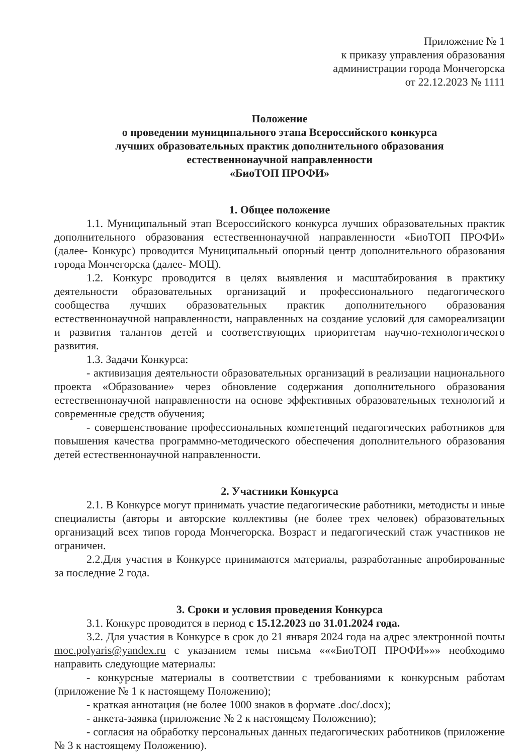Приложение № 1
к приказу управления образования
администрации города Мончегорска
от 22.12.2023 № 1111
Положение
о проведении муниципального этапа Всероссийского конкурса
лучших образовательных практик дополнительного образования
естественнонаучной направленности
«БиоТОП ПРОФИ»
1. Общее положение
1.1. Муниципальный этап Всероссийского конкурса лучших образовательных практик дополнительного образования естественнонаучной направленности «БиоТОП ПРОФИ» (далее- Конкурс) проводится Муниципальный опорный центр дополнительного образования города Мончегорска (далее- МОЦ).
1.2. Конкурс проводится в целях выявления и масштабирования в практику деятельности образовательных организаций и профессионального педагогического сообщества лучших образовательных практик дополнительного образования естественнонаучной направленности, направленных на создание условий для самореализации и развития талантов детей и соответствующих приоритетам научно-технологического развития.
1.3. Задачи Конкурса:
- активизация деятельности образовательных организаций в реализации национального проекта «Образование» через обновление содержания дополнительного образования естественнонаучной направленности на основе эффективных образовательных технологий и современные средств обучения;
- совершенствование профессиональных компетенций педагогических работников для повышения качества программно-методического обеспечения дополнительного образования детей естественнонаучной направленности.
2. Участники Конкурса
2.1. В Конкурсе могут принимать участие педагогические работники, методисты и иные специалисты (авторы и авторские коллективы (не более трех человек) образовательных организаций всех типов города Мончегорска. Возраст и педагогический стаж участников не ограничен.
2.2.Для участия в Конкурсе принимаются материалы, разработанные апробированные за последние 2 года.
3. Сроки и условия проведения Конкурса
3.1. Конкурс проводится в период с 15.12.2023 по 31.01.2024 года.
3.2. Для участия в Конкурсе в срок до 21 января 2024 года на адрес электронной почты moc.polyaris@yandex.ru с указанием темы письма «««БиоТОП ПРОФИ»»» необходимо направить следующие материалы:
- конкурсные материалы в соответствии с требованиями к конкурсным работам (приложение № 1 к настоящему Положению);
- краткая аннотация (не более 1000 знаков в формате .doc/.docx);
- анкета-заявка (приложение № 2 к настоящему Положению);
- согласия на обработку персональных данных педагогических работников (приложение № 3 к настоящему Положению).